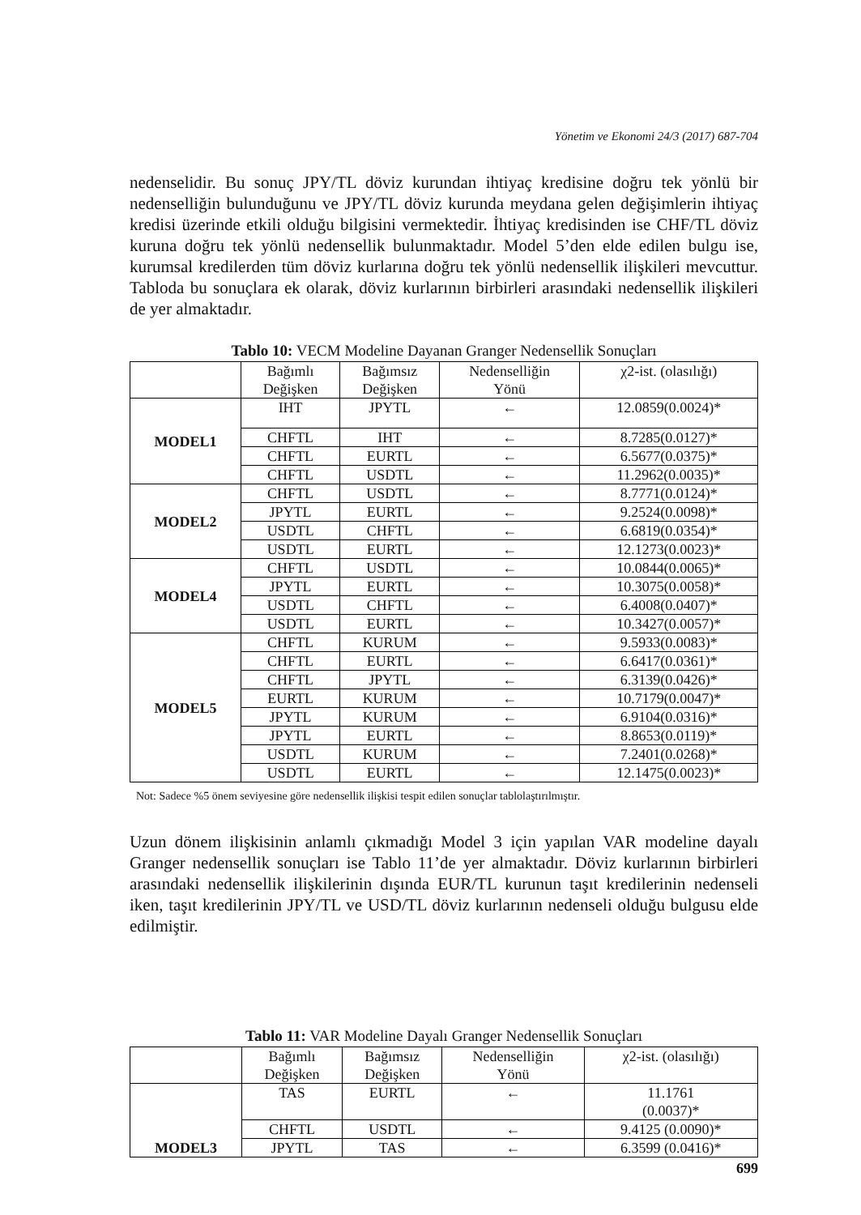Yönetim ve Ekonomi 24/3 (2017) 687-704
nedenselidir. Bu sonuç JPY/TL döviz kurundan ihtiyaç kredisine doğru tek yönlü bir nedenselliğin bulunduğunu ve JPY/TL döviz kurunda meydana gelen değişimlerin ihtiyaç kredisi üzerinde etkili olduğu bilgisini vermektedir. İhtiyaç kredisinden ise CHF/TL döviz kuruna doğru tek yönlü nedensellik bulunmaktadır. Model 5’den elde edilen bulgu ise, kurumsal kredilerden tüm döviz kurlarına doğru tek yönlü nedensellik ilişkileri mevcuttur. Tabloda bu sonuçlara ek olarak, döviz kurlarının birbirleri arasındaki nedensellik ilişkileri de yer almaktadır.
Tablo 10: VECM Modeline Dayanan Granger Nedensellik Sonuçları
| | Bağımlı Değişken | Bağımsız Değişken | Nedenselliğin Yönü | χ2-ist. (olasılığı) |
| --- | --- | --- | --- | --- |
| MODEL1 | IHT | JPYTL | ← | 12.0859(0.0024)* |
| | CHFTL | IHT | ← | 8.7285(0.0127)* |
| | CHFTL | EURTL | ← | 6.5677(0.0375)* |
| | CHFTL | USDTL | ← | 11.2962(0.0035)* |
| MODEL2 | CHFTL | USDTL | ← | 8.7771(0.0124)* |
| | JPYTL | EURTL | ← | 9.2524(0.0098)* |
| | USDTL | CHFTL | ← | 6.6819(0.0354)* |
| | USDTL | EURTL | ← | 12.1273(0.0023)* |
| MODEL4 | CHFTL | USDTL | ← | 10.0844(0.0065)* |
| | JPYTL | EURTL | ← | 10.3075(0.0058)* |
| | USDTL | CHFTL | ← | 6.4008(0.0407)* |
| | USDTL | EURTL | ← | 10.3427(0.0057)* |
| MODEL5 | CHFTL | KURUM | ← | 9.5933(0.0083)* |
| | CHFTL | EURTL | ← | 6.6417(0.0361)* |
| | CHFTL | JPYTL | ← | 6.3139(0.0426)* |
| | EURTL | KURUM | ← | 10.7179(0.0047)* |
| | JPYTL | KURUM | ← | 6.9104(0.0316)* |
| | JPYTL | EURTL | ← | 8.8653(0.0119)* |
| | USDTL | KURUM | ← | 7.2401(0.0268)* |
| | USDTL | EURTL | ← | 12.1475(0.0023)* |
Not: Sadece %5 önem seviyesine göre nedensellik ilişkisi tespit edilen sonuçlar tablolaştırılmıştır.
Uzun dönem ilişkisinin anlamlı çıkmadığı Model 3 için yapılan VAR modeline dayalı Granger nedensellik sonuçları ise Tablo 11’de yer almaktadır. Döviz kurlarının birbirleri arasındaki nedensellik ilişkilerinin dışında EUR/TL kurunun taşıt kredilerinin nedenseli iken, taşıt kredilerinin JPY/TL ve USD/TL döviz kurlarının nedenseli olduğu bulgusu elde edilmiştir.
Tablo 11: VAR Modeline Dayalı Granger Nedensellik Sonuçları
| | Bağımlı Değişken | Bağımsız Değişken | Nedenselliğin Yönü | χ2-ist. (olasılığı) |
| --- | --- | --- | --- | --- |
| MODEL3 | TAS | EURTL | ← | 11.1761 (0.0037)* |
| | CHFTL | USDTL | ← | 9.4125 (0.0090)* |
| | JPYTL | TAS | ← | 6.3599 (0.0416)* |
699